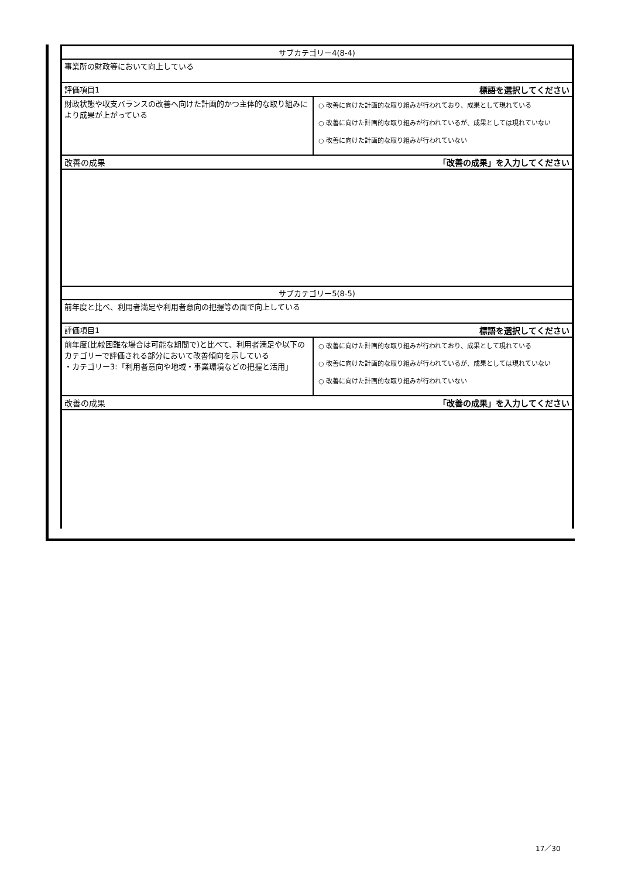| サブカテゴリー4(8-4) | |
| 事業所の財政等において向上している | |
| 評価項目1 | 標語を選択してください |
| 財政状態や収支バランスの改善へ向けた計画的かつ主体的な取り組みにより成果が上がっている | ○ 改善に向けた計画的な取り組みが行われており、成果として現れている ○ 改善に向けた計画的な取り組みが行われているが、成果としては現れていない ○ 改善に向けた計画的な取り組みが行われていない |
| 改善の成果 | 「改善の成果」を入力してください |
| サブカテゴリー5(8-5) | |
| 前年度と比べ、利用者満足や利用者意向の把握等の面で向上している | |
| 評価項目1 | 標語を選択してください |
| 前年度(比較困難な場合は可能な期間で)と比べて、利用者満足や以下のカテゴリーで評価される部分において改善傾向を示している ・カテゴリー3:「利用者意向や地域・事業環境などの把握と活用」 | ○ 改善に向けた計画的な取り組みが行われており、成果として現れている ○ 改善に向けた計画的な取り組みが行われているが、成果としては現れていない ○ 改善に向けた計画的な取り組みが行われていない |
| 改善の成果 | 「改善の成果」を入力してください |
17／30